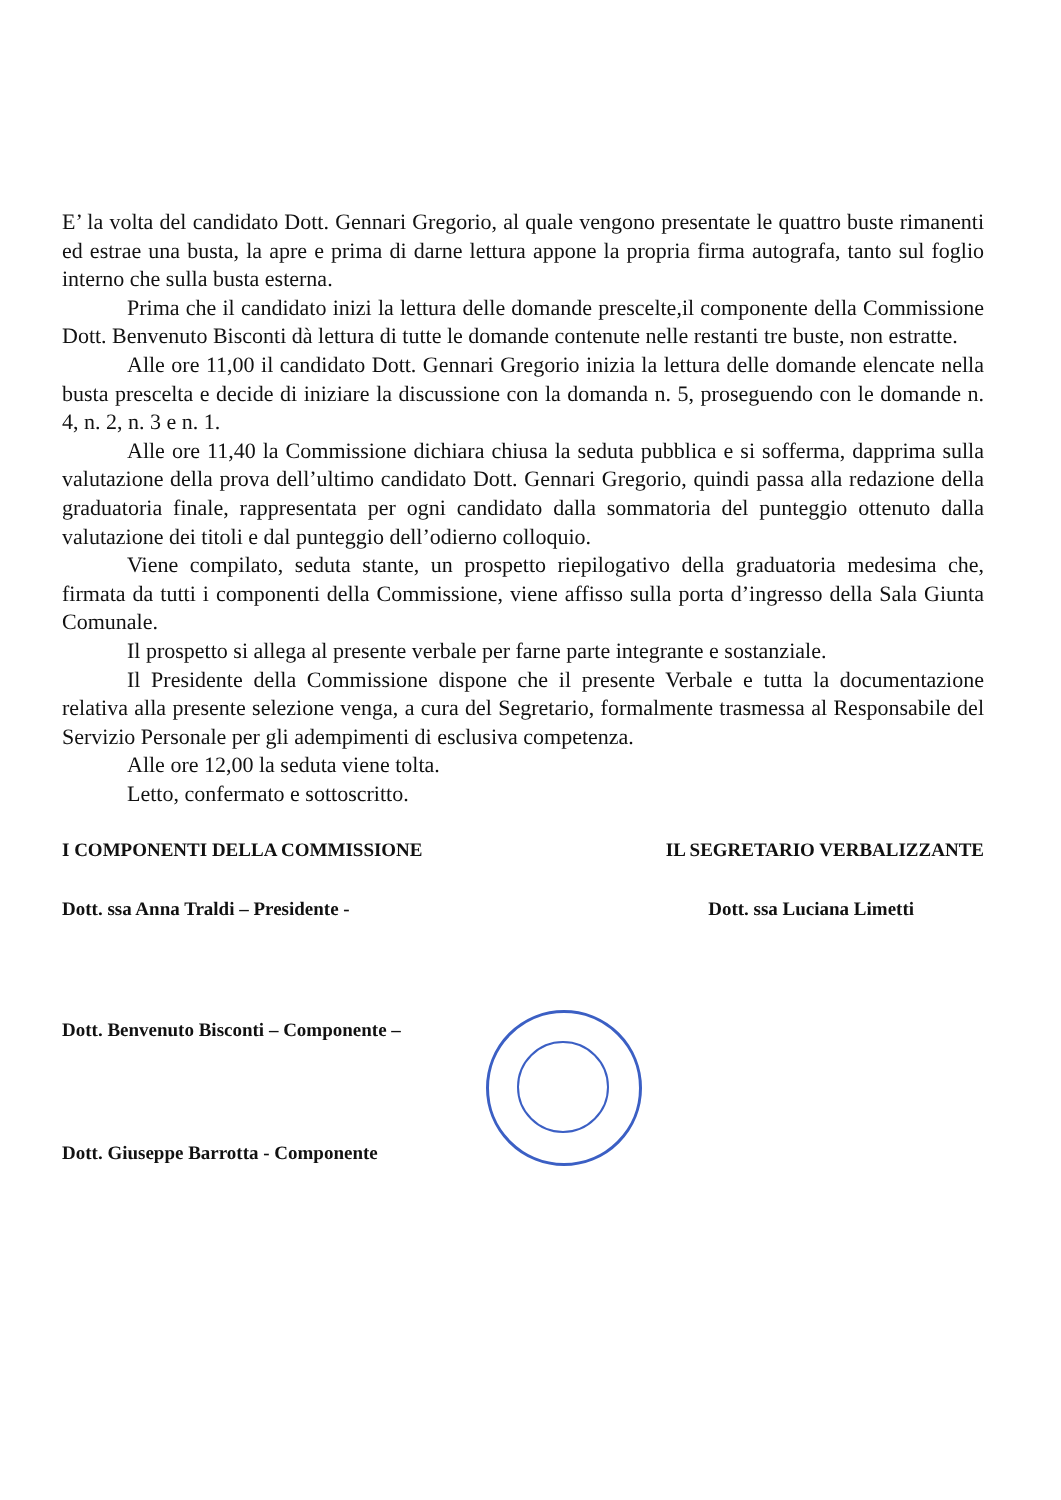E’ la volta del candidato Dott. Gennari Gregorio, al quale vengono presentate le quattro buste rimanenti ed estrae una busta, la apre e prima di darne lettura appone la propria firma autografa, tanto sul foglio interno che sulla busta esterna.
Prima che il candidato inizi la lettura delle domande prescelte,il componente della Commissione Dott. Benvenuto Bisconti dà lettura di tutte le domande contenute nelle restanti tre buste, non estratte.
Alle ore 11,00 il candidato Dott. Gennari Gregorio inizia la lettura delle domande elencate nella busta prescelta e decide di iniziare la discussione con la domanda n. 5, proseguendo con le domande n. 4, n. 2, n. 3 e n. 1.
Alle ore 11,40 la Commissione dichiara chiusa la seduta pubblica e si sofferma, dapprima sulla valutazione della prova dell’ultimo candidato Dott. Gennari Gregorio, quindi passa alla redazione della graduatoria finale, rappresentata per ogni candidato dalla sommatoria del punteggio ottenuto dalla valutazione dei titoli e dal punteggio dell’odierno colloquio.
Viene compilato, seduta stante, un prospetto riepilogativo della graduatoria medesima che, firmata da tutti i componenti della Commissione, viene affisso sulla porta d’ingresso della Sala Giunta Comunale.
Il prospetto si allega al presente verbale per farne parte integrante e sostanziale.
Il Presidente della Commissione dispone che il presente Verbale e tutta la documentazione relativa alla presente selezione venga, a cura del Segretario, formalmente trasmessa al Responsabile del Servizio Personale per gli adempimenti di esclusiva competenza.
Alle ore 12,00 la seduta viene tolta.
Letto, confermato e sottoscritto.
I COMPONENTI DELLA COMMISSIONE IL SEGRETARIO VERBALIZZANTE
Dott. ssa Anna Traldi – Presidente - Dott. ssa Luciana Limetti
Dott. Benvenuto Bisconti – Componente –
Dott. Giuseppe Barrotta - Componente